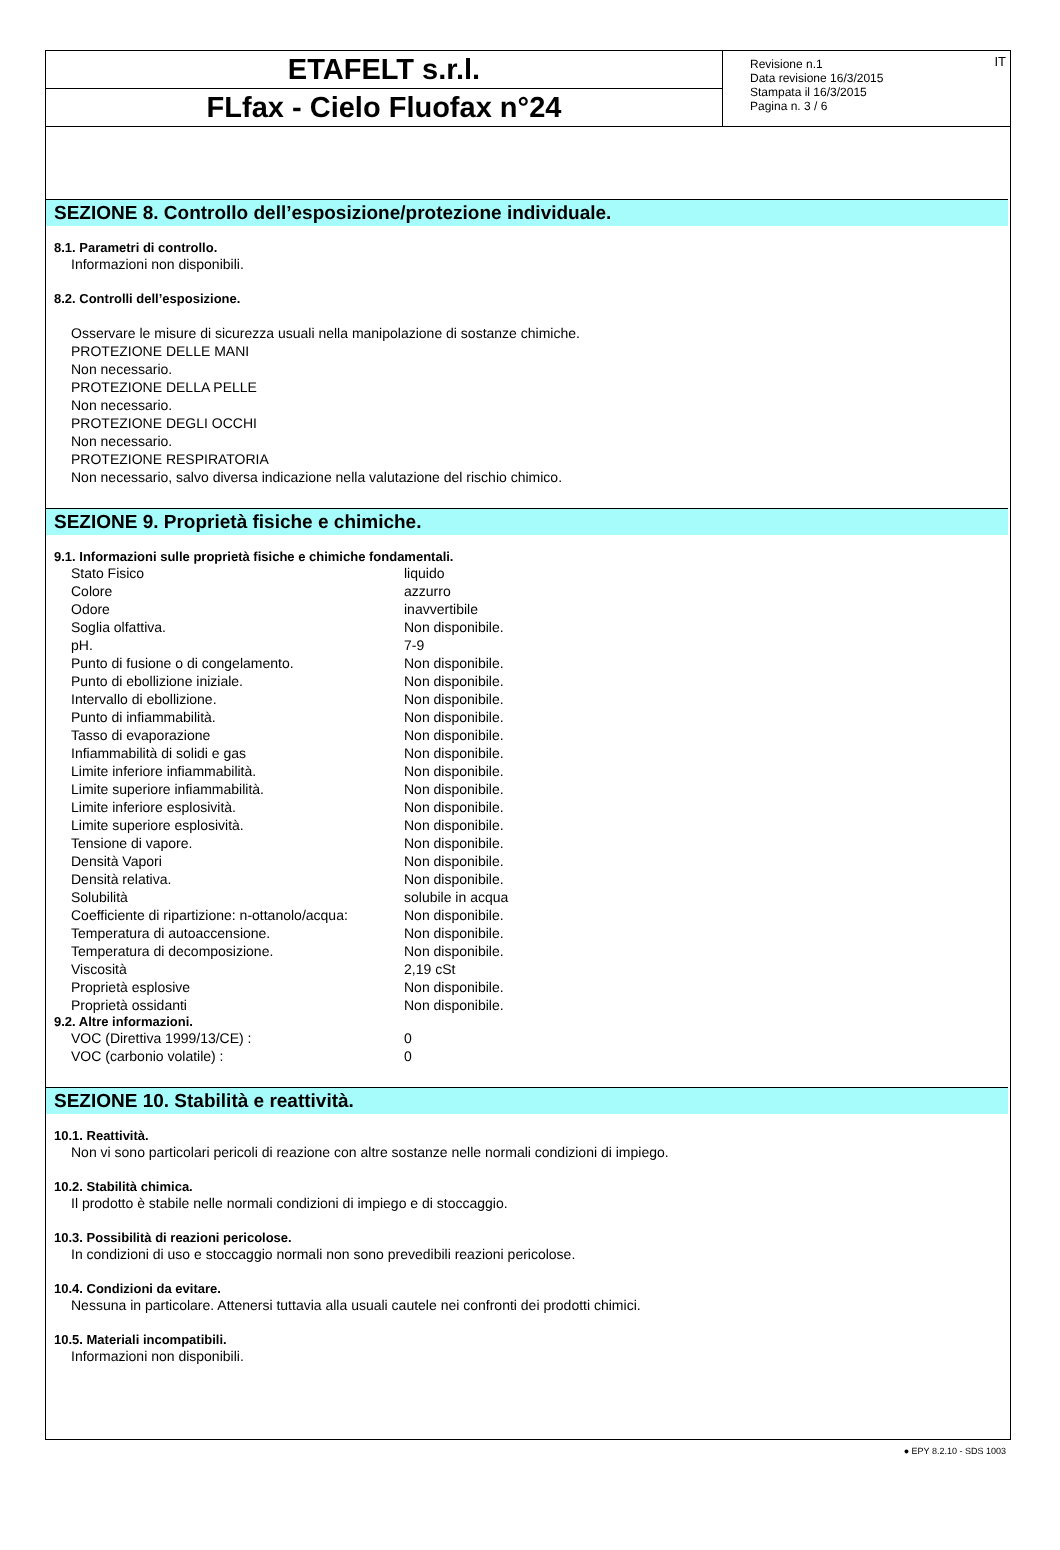ETAFELT s.r.l.
FLfax - Cielo Fluofax n°24
Revisione n.1
Data revisione 16/3/2015
Stampata il 16/3/2015
Pagina n. 3 / 6
IT
SEZIONE 8. Controllo dell’esposizione/protezione individuale.
8.1. Parametri di controllo.
Informazioni non disponibili.
8.2. Controlli dell’esposizione.
Osservare le misure di sicurezza usuali nella manipolazione di sostanze chimiche.
PROTEZIONE DELLE MANI
Non necessario.
PROTEZIONE DELLA PELLE
Non necessario.
PROTEZIONE DEGLI OCCHI
Non necessario.
PROTEZIONE RESPIRATORIA
Non necessario, salvo diversa indicazione nella valutazione del rischio chimico.
SEZIONE 9. Proprietà fisiche e chimiche.
9.1. Informazioni sulle proprietà fisiche e chimiche fondamentali.
| Stato Fisico | liquido |
| Colore | azzurro |
| Odore | inavvertibile |
| Soglia olfattiva. | Non disponibile. |
| pH. | 7-9 |
| Punto di fusione o di congelamento. | Non disponibile. |
| Punto di ebollizione iniziale. | Non disponibile. |
| Intervallo di ebollizione. | Non disponibile. |
| Punto di infiammabilità. | Non disponibile. |
| Tasso di evaporazione | Non disponibile. |
| Infiammabilità di solidi e gas | Non disponibile. |
| Limite inferiore infiammabilità. | Non disponibile. |
| Limite superiore infiammabilità. | Non disponibile. |
| Limite inferiore esplosività. | Non disponibile. |
| Limite superiore esplosività. | Non disponibile. |
| Tensione di vapore. | Non disponibile. |
| Densità Vapori | Non disponibile. |
| Densità relativa. | Non disponibile. |
| Solubilità | solubile in acqua |
| Coefficiente di ripartizione: n-ottanolo/acqua: | Non disponibile. |
| Temperatura di autoaccensione. | Non disponibile. |
| Temperatura di decomposizione. | Non disponibile. |
| Viscosità | 2,19 cSt |
| Proprietà esplosive | Non disponibile. |
| Proprietà ossidanti | Non disponibile. |
9.2. Altre informazioni.
| VOC (Direttiva 1999/13/CE) : | 0 |
| VOC (carbonio volatile) : | 0 |
SEZIONE 10. Stabilità e reattività.
10.1. Reattività.
Non vi sono particolari pericoli di reazione con altre sostanze nelle normali condizioni di impiego.
10.2. Stabilità chimica.
Il prodotto è stabile nelle normali condizioni di impiego e di stoccaggio.
10.3. Possibilità di reazioni pericolose.
In condizioni di uso e stoccaggio normali non sono prevedibili reazioni pericolose.
10.4. Condizioni da evitare.
Nessuna in particolare. Attenersi tuttavia alla usuali cautele nei confronti dei prodotti chimici.
10.5. Materiali incompatibili.
Informazioni non disponibili.
● EPY 8.2.10 - SDS 1003